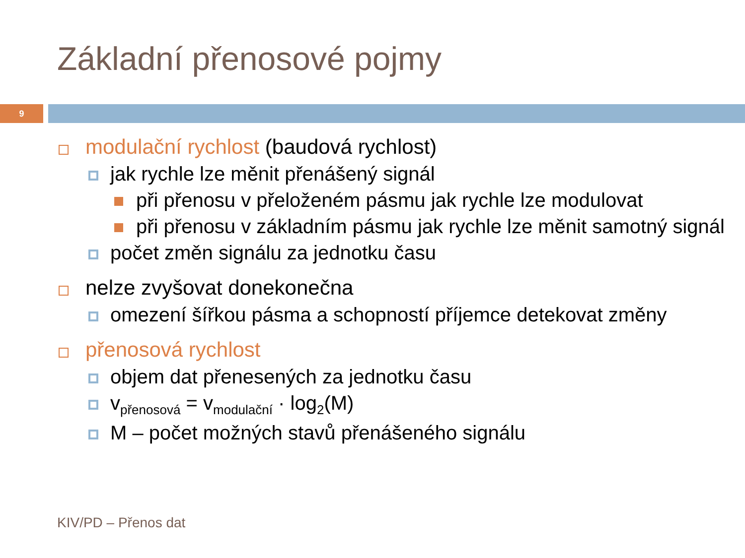Základní přenosové pojmy
9
modulační rychlost (baudová rychlost)
jak rychle lze měnit přenášený signál
při přenosu v přeloženém pásmu jak rychle lze modulovat
při přenosu v základním pásmu jak rychle lze měnit samotný signál
počet změn signálu za jednotku času
nelze zvyšovat donekonečna
omezení šířkou pásma a schopností příjemce detekovat změny
přenosová rychlost
objem dat přenesených za jednotku času
v<sub>přenosová</sub> = v<sub>modulační</sub> · log<sub>2</sub>(M)
M – počet možných stavů přenášeného signálu
KIV/PD – Přenos dat